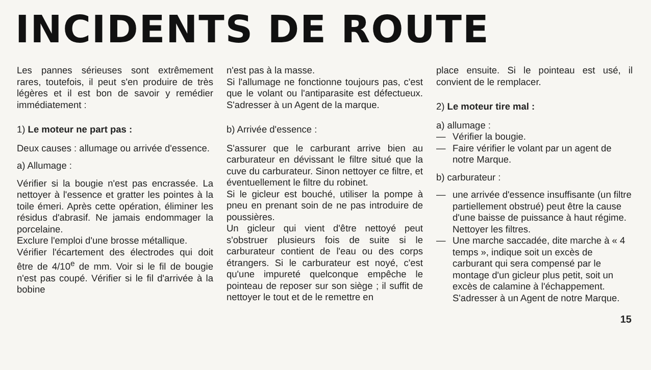INCIDENTS DE ROUTE
Les pannes sérieuses sont extrêmement rares, toutefois, il peut s'en produire de très légères et il est bon de savoir y remédier immédiatement :
1) Le moteur ne part pas :
Deux causes : allumage ou arrivée d'essence.
a) Allumage :
Vérifier si la bougie n'est pas encrassée. La nettoyer à l'essence et gratter les pointes à la toile émeri. Après cette opération, éliminer les résidus d'abrasif. Ne jamais endommager la porcelaine.
Exclure l'emploi d'une brosse métallique.
Vérifier l'écartement des électrodes qui doit être de 4/10<sup>e</sup> de mm. Voir si le fil de bougie n'est pas coupé. Vérifier si le fil d'arrivée à la bobine
n'est pas à la masse.
Si l'allumage ne fonctionne toujours pas, c'est que le volant ou l'antiparasite est défectueux. S'adresser à un Agent de la marque.
b) Arrivée d'essence :
S'assurer que le carburant arrive bien au carburateur en dévissant le filtre situé que la cuve du carburateur. Sinon nettoyer ce filtre, et éventuellement le filtre du robinet.
Si le gicleur est bouché, utiliser la pompe à pneu en prenant soin de ne pas introduire de poussières.
Un gicleur qui vient d'être nettoyé peut s'obstruer plusieurs fois de suite si le carburateur contient de l'eau ou des corps étrangers. Si le carburateur est noyé, c'est qu'une impureté quelconque empêche le pointeau de reposer sur son siège ; il suffit de nettoyer le tout et de le remettre en
place ensuite. Si le pointeau est usé, il convient de le remplacer.
2) Le moteur tire mal :
a) allumage :
— Vérifier la bougie.
— Faire vérifier le volant par un agent de notre Marque.
b) carburateur :
— une arrivée d'essence insuffisante (un filtre partiellement obstrué) peut être la cause d'une baisse de puissance à haut régime. Nettoyer les filtres.
— Une marche saccadée, dite marche à « 4 temps », indique soit un excès de carburant qui sera compensé par le montage d'un gicleur plus petit, soit un excès de calamine à l'échappement. S'adresser à un Agent de notre Marque.
15